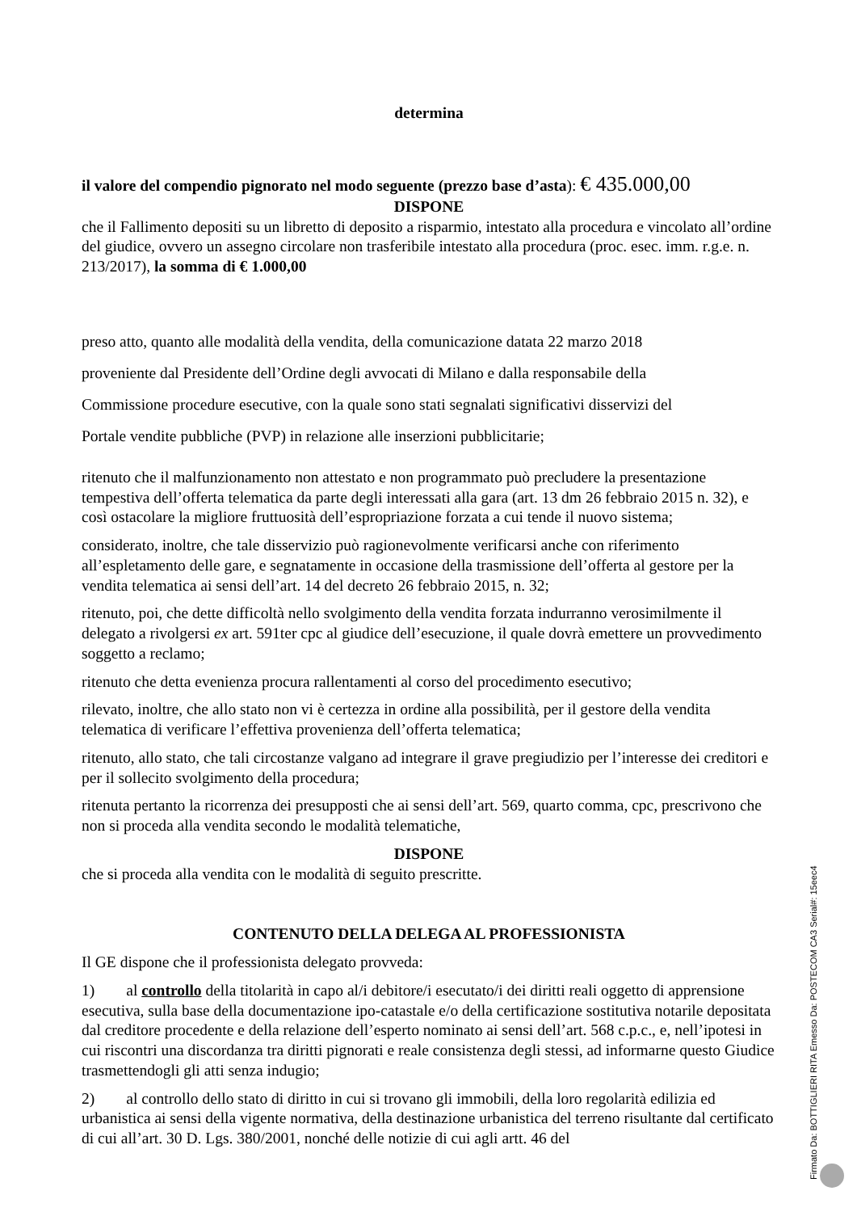determina
il valore del compendio pignorato nel modo seguente (prezzo base d’asta): € 435.000,00
DISPONE
che il Fallimento depositi su un libretto di deposito a risparmio, intestato alla procedura e vincolato all’ordine del giudice, ovvero un assegno circolare non trasferibile intestato alla procedura (proc. esec. imm. r.g.e. n. 213/2017), la somma di € 1.000,00
preso atto, quanto alle modalità della vendita, della comunicazione datata 22 marzo 2018
proveniente dal Presidente dell’Ordine degli avvocati di Milano e dalla responsabile della
Commissione procedure esecutive, con la quale sono stati segnalati significativi disservizi del
Portale vendite pubbliche (PVP) in relazione alle inserzioni pubblicitarie;
ritenuto che il malfunzionamento non attestato e non programmato può precludere la presentazione tempestiva dell’offerta telematica da parte degli interessati alla gara (art. 13 dm 26 febbraio 2015 n. 32), e così ostacolare la migliore fruttuosità dell’espropriazione forzata a cui tende il nuovo sistema;
considerato, inoltre, che tale disservizio può ragionevolmente verificarsi anche con riferimento all’espletamento delle gare, e segnatamente in occasione della trasmissione dell’offerta al gestore per la vendita telematica ai sensi dell’art. 14 del decreto 26 febbraio 2015, n. 32;
ritenuto, poi, che dette difficoltà nello svolgimento della vendita forzata indurranno verosimilmente il delegato a rivolgersi ex art. 591ter cpc al giudice dell’esecuzione, il quale dovrà emettere un provvedimento soggetto a reclamo;
ritenuto che detta evenienza procura rallentamenti al corso del procedimento esecutivo;
rilevato, inoltre, che allo stato non vi è certezza in ordine alla possibilità, per il gestore della vendita telematica di verificare l’effettiva provenienza dell’offerta telematica;
ritenuto, allo stato, che tali circostanze valgano ad integrare il grave pregiudizio per l’interesse dei creditori e per il sollecito svolgimento della procedura;
ritenuta pertanto la ricorrenza dei presupposti che ai sensi dell’art. 569, quarto comma, cpc, prescrivono che non si proceda alla vendita secondo le modalità telematiche,
DISPONE
che si proceda alla vendita con le modalità di seguito prescritte.
CONTENUTO DELLA DELEGA AL PROFESSIONISTA
Il GE dispone che il professionista delegato provveda:
1) al controllo della titolarità in capo al/i debitore/i esecutato/i dei diritti reali oggetto di apprensione esecutiva, sulla base della documentazione ipo-catastale e/o della certificazione sostitutiva notarile depositata dal creditore procedente e della relazione dell’esperto nominato ai sensi dell’art. 568 c.p.c., e, nell’ipotesi in cui riscontri una discordanza tra diritti pignorati e reale consistenza degli stessi, ad informarne questo Giudice trasmettendogli gli atti senza indugio;
2) al controllo dello stato di diritto in cui si trovano gli immobili, della loro regolarità edilizia ed urbanistica ai sensi della vigente normativa, della destinazione urbanistica del terreno risultante dal certificato di cui all’art. 30 D. Lgs. 380/2001, nonché delle notizie di cui agli artt. 46 del
Firmato Da: BOTTIGLIERI RITA Emesso Da: POSTECOM CA3 Serial#: 15eec4